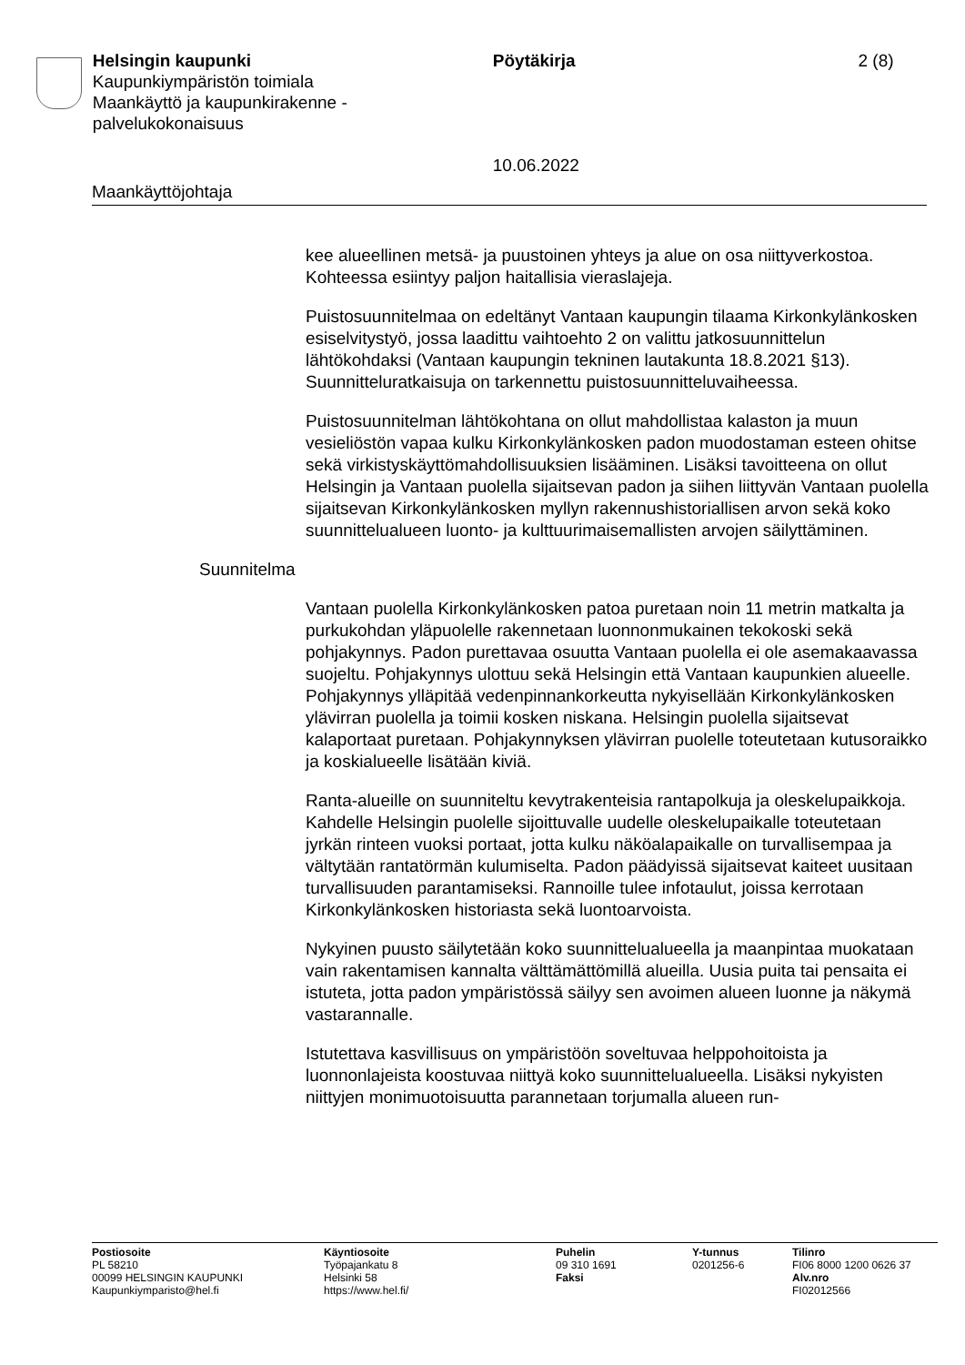Helsingin kaupunki
Kaupunkiympäristön toimiala
Maankäyttö ja kaupunkirakenne -
palvelukokonaisuus
Pöytäkirja
10.06.2022
2 (8)
Maankäyttöjohtaja
kee alueellinen metsä- ja puustoinen yhteys ja alue on osa niittyverkostoa. Kohteessa esiintyy paljon haitallisia vieraslajeja.
Puistosuunnitelmaa on edeltänyt Vantaan kaupungin tilaama Kirkonkylänkosken esiselvitystyö, jossa laadittu vaihtoehto 2 on valittu jatkosuunnittelun lähtökohdaksi (Vantaan kaupungin tekninen lautakunta 18.8.2021 §13). Suunnitteluratkaisuja on tarkennettu puistosuunnitteluvaiheessa.
Puistosuunnitelman lähtökohtana on ollut mahdollistaa kalaston ja muun vesieliöstön vapaa kulku Kirkonkylänkosken padon muodostaman esteen ohitse sekä virkistyskäyttömahdollisuuksien lisääminen. Lisäksi tavoitteena on ollut Helsingin ja Vantaan puolella sijaitsevan padon ja siihen liittyvän Vantaan puolella sijaitsevan Kirkonkylänkosken myllyn rakennushistoriallisen arvon sekä koko suunnittelualueen luonto- ja kulttuurimaisemallisten arvojen säilyttäminen.
Suunnitelma
Vantaan puolella Kirkonkylänkosken patoa puretaan noin 11 metrin matkalta ja purkukohdan yläpuolelle rakennetaan luonnonmukainen tekokoski sekä pohjakynnys. Padon purettavaa osuutta Vantaan puolella ei ole asemakaavassa suojeltu. Pohjakynnys ulottuu sekä Helsingin että Vantaan kaupunkien alueelle. Pohjakynnys ylläpitää vedenpinnankorkeutta nykyisellään Kirkonkylänkosken ylävirran puolella ja toimii kosken niskana. Helsingin puolella sijaitsevat kalaportaat puretaan. Pohjakynnyksen ylävirran puolelle toteutetaan kutusoraikko ja koskialueelle lisätään kiviä.
Ranta-alueille on suunniteltu kevytrakenteisia rantapolkuja ja oleskelupaikkoja. Kahdelle Helsingin puolelle sijoittuvalle uudelle oleskelupaikalle toteutetaan jyrkän rinteen vuoksi portaat, jotta kulku näköalapaikalle on turvallisempaa ja vältytään rantatörmän kulumiselta. Padon päädyissä sijaitsevat kaiteet uusitaan turvallisuuden parantamiseksi. Rannoille tulee infotaulut, joissa kerrotaan Kirkonkylänkosken historiasta sekä luontoarvoista.
Nykyinen puusto säilytetään koko suunnittelualueella ja maanpintaa muokataan vain rakentamisen kannalta välttämättömillä alueilla. Uusia puita tai pensaita ei istuteta, jotta padon ympäristössä säilyy sen avoimen alueen luonne ja näkymä vastarannalle.
Istutettava kasvillisuus on ympäristöön soveltuvaa helppohoitoista ja luonnonlajeista koostuvaa niittyä koko suunnittelualueella. Lisäksi nykyisten niittyjen monimuotoisuutta parannetaan torjumalla alueen run-
Postiosoite
PL 58210
00099 HELSINGIN KAUPUNKI
Kaupunkiymparisto@hel.fi
Käyntiosoite
Työpajankatu 8
Helsinki 58
https://www.hel.fi/
Puhelin
09 310 1691
Faksi
Y-tunnus
0201256-6
Tilinro
FI06 8000 1200 0626 37
Alv.nro
FI02012566